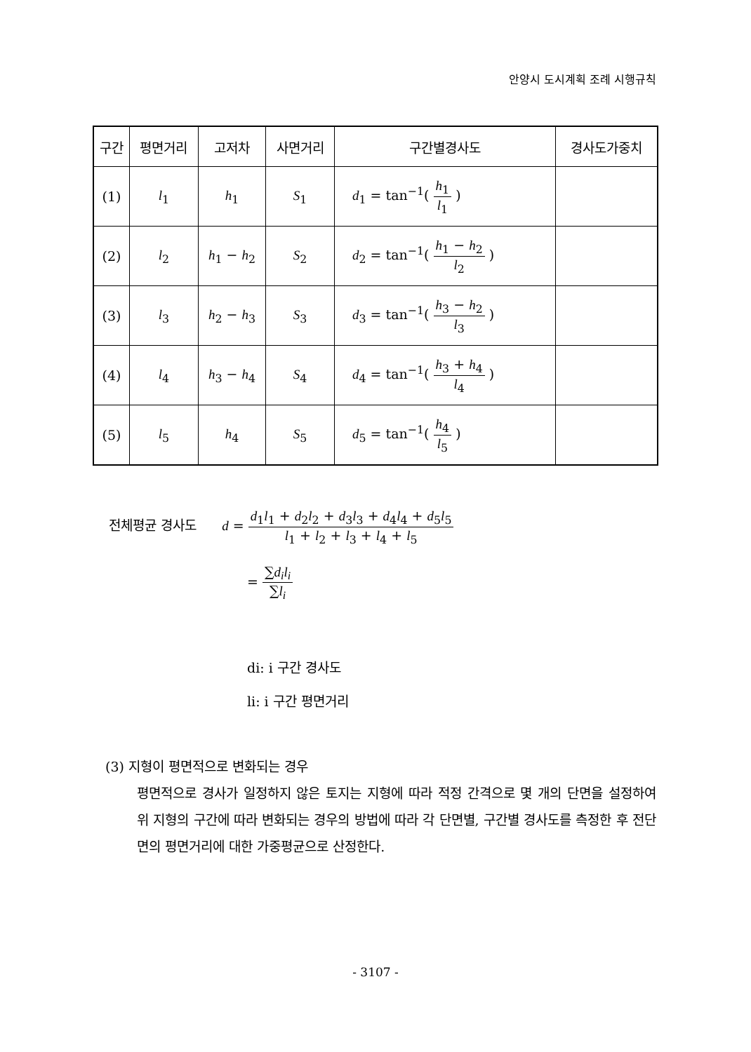안양시 도시계획 조례 시행규칙
| 구간 | 평면거리 | 고저차 | 사면거리 | 구간별경사도 | 경사도가중치 |
| --- | --- | --- | --- | --- | --- |
| (1) | l<sub>1</sub> | h<sub>1</sub> | S<sub>1</sub> | d<sub>1</sub> = tan<sup>−1</sup>( h<sub>1</sub> l<sub>1</sub> ) | |
| (2) | l<sub>2</sub> | h<sub>1</sub> − h<sub>2</sub> | S<sub>2</sub> | d<sub>2</sub> = tan<sup>−1</sup>( h<sub>1</sub> − h<sub>2</sub> l<sub>2</sub> ) | |
| (3) | l<sub>3</sub> | h<sub>2</sub> − h<sub>3</sub> | S<sub>3</sub> | d<sub>3</sub> = tan<sup>−1</sup>( h<sub>3</sub> − h<sub>2</sub> l<sub>3</sub> ) | |
| (4) | l<sub>4</sub> | h<sub>3</sub> − h<sub>4</sub> | S<sub>4</sub> | d<sub>4</sub> = tan<sup>−1</sup>( h<sub>3</sub> + h<sub>4</sub> l<sub>4</sub> ) | |
| (5) | l<sub>5</sub> | h<sub>4</sub> | S<sub>5</sub> | d<sub>5</sub> = tan<sup>−1</sup>( h<sub>4</sub> l<sub>5</sub> ) | |
전체평균 경사도 d = d<sub>1</sub>l<sub>1</sub> + d<sub>2</sub>l<sub>2</sub> + d<sub>3</sub>l<sub>3</sub> + d<sub>4</sub>l<sub>4</sub> + d<sub>5</sub>l<sub>5</sub> l<sub>1</sub> + l<sub>2</sub> + l<sub>3</sub> + l<sub>4</sub> + l<sub>5</sub>
= ∑d<sub>i</sub>l<sub>i</sub> ∑l<sub>i</sub>
di: i 구간 경사도
li: i 구간 평면거리
(3) 지형이 평면적으로 변화되는 경우
평면적으로 경사가 일정하지 않은 토지는 지형에 따라 적정 간격으로 몇 개의 단면을 설정하여 위 지형의 구간에 따라 변화되는 경우의 방법에 따라 각 단면별, 구간별 경사도를 측정한 후 전단면의 평면거리에 대한 가중평균으로 산정한다.
- 3107 -